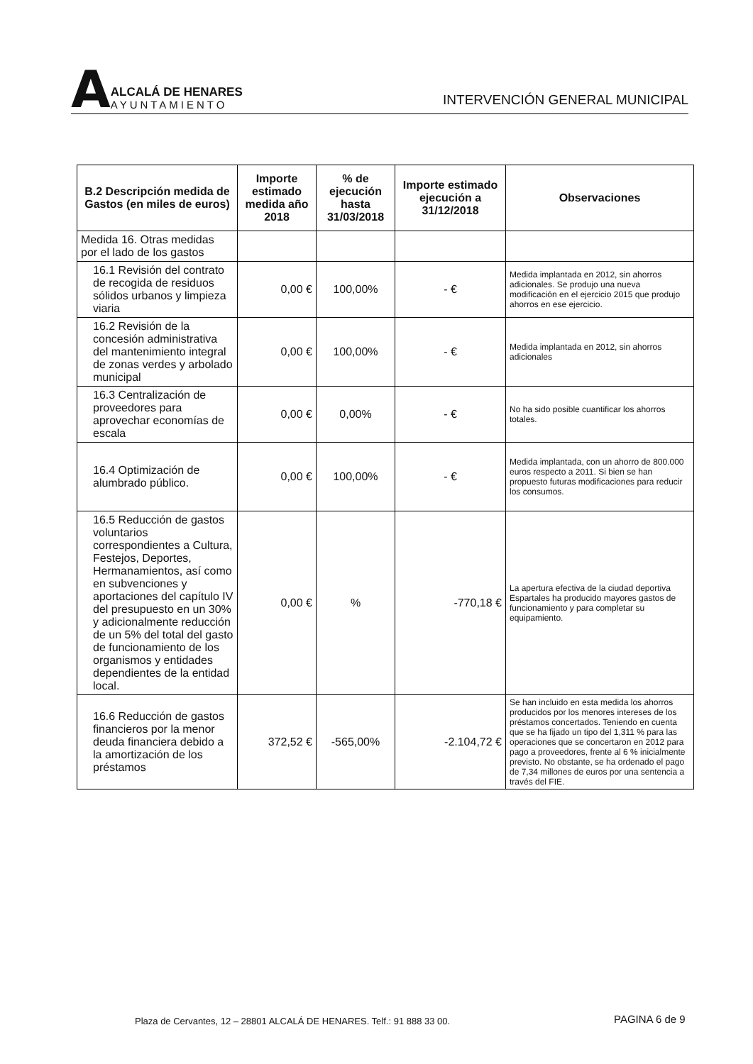A
ALCALÁ DE HENARES
AYUNTAMIENTO
INTERVENCIÓN GENERAL MUNICIPAL
| B.2 Descripción medida de Gastos (en miles de euros) | Importe estimado medida año 2018 | % de ejecución hasta 31/03/2018 | Importe estimado ejecución a 31/12/2018 | Observaciones |
| --- | --- | --- | --- | --- |
| Medida 16. Otras medidas por el lado de los gastos | | | | |
| 16.1 Revisión del contrato de recogida de residuos sólidos urbanos y limpieza viaria | 0,00 € | 100,00% | - € | Medida implantada en 2012, sin ahorros adicionales. Se produjo una nueva modificación en el ejercicio 2015 que produjo ahorros en ese ejercicio. |
| 16.2 Revisión de la concesión administrativa del mantenimiento integral de zonas verdes y arbolado municipal | 0,00 € | 100,00% | - € | Medida implantada en 2012, sin ahorros adicionales |
| 16.3 Centralización de proveedores para aprovechar economías de escala | 0,00 € | 0,00% | - € | No ha sido posible cuantificar los ahorros totales. |
| 16.4 Optimización de alumbrado público. | 0,00 € | 100,00% | - € | Medida implantada, con un ahorro de 800.000 euros respecto a 2011. Si bien se han propuesto futuras modificaciones para reducir los consumos. |
| 16.5 Reducción de gastos voluntarios correspondientes a Cultura, Festejos, Deportes, Hermanamientos, así como en subvenciones y aportaciones del capítulo IV del presupuesto en un 30% y adicionalmente reducción de un 5% del total del gasto de funcionamiento de los organismos y entidades dependientes de la entidad local. | 0,00 € | % | -770,18 € | La apertura efectiva de la ciudad deportiva Espartales ha producido mayores gastos de funcionamiento y para completar su equipamiento. |
| 16.6 Reducción de gastos financieros por la menor deuda financiera debido a la amortización de los préstamos | 372,52 € | -565,00% | -2.104,72 € | Se han incluido en esta medida los ahorros producidos por los menores intereses de los préstamos concertados. Teniendo en cuenta que se ha fijado un tipo del 1,311 % para las operaciones que se concertaron en 2012 para pago a proveedores, frente al 6 % inicialmente previsto. No obstante, se ha ordenado el pago de 7,34 millones de euros por una sentencia a través del FIE. |
Plaza de Cervantes, 12 – 28801 ALCALÁ DE HENARES. Telf.: 91 888 33 00.
PAGINA 6 de 9